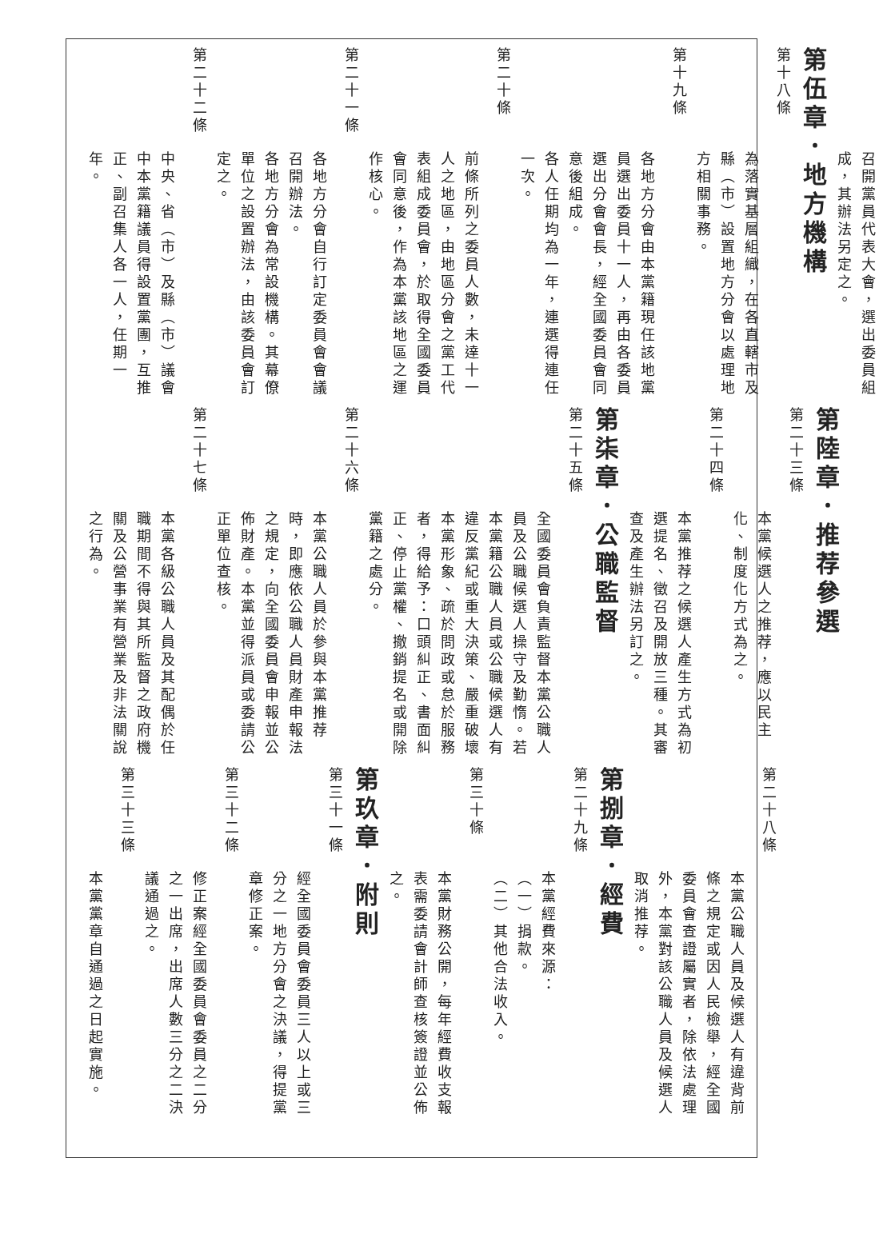召開黨員代表大會，選出委員組
成，其辦法另定之。
第伍章．地方機構
第十八條
為落實基層組織，在各直轄市及縣（市）設置地方分會以處理地方相關事務。
第十九條
各地方分會由本黨籍現任該地黨員選出委員十一人，再由各委員選出分會會長，經全國委員會同意後組成。
各人任期均為一年，連選得連任一次。
第二十條
前條所列之委員人數，未達十一人之地區，由地區分會之黨工代表組成委員會，於取得全國委員會同意後，作為本黨該地區之運作核心。
第二十一條
各地方分會自行訂定委員會會議召開辦法。
各地方分會為常設機構。其幕僚單位之設置辦法，由該委員會訂定之。
第二十二條
中央、省（市）及縣（市）議會中本黨籍議員得設置黨團，互推正、副召集人各一人，任期一年。
第陸章．推荐參選
第二十三條
本黨候選人之推荐，應以民主化、制度化方式為之。
第二十四條
本黨推荐之候選人產生方式為初選提名、徵召及開放三種。其審查及產生辦法另訂之。
第柒章．公職監督
第二十五條
全國委員會負責監督本黨公職人員及公職候選人操守及勤惰。若本黨籍公職人員或公職候選人有違反黨紀或重大決策、嚴重破壞本黨形象、疏於問政或怠於服務者，得給予：口頭糾正、書面糾正、停止黨權、撤銷提名或開除黨籍之處分。
第二十六條
本黨公職人員於參與本黨推荐時，即應依公職人員財產申報法之規定，向全國委員會申報並公佈財產。本黨並得派員或委請公正單位查核。
第二十七條
本黨各級公職人員及其配偶於任職期間不得與其所監督之政府機關及公營事業有營業及非法關說之行為。
第二十八條
本黨公職人員及候選人有違背前條之規定或因人民檢舉，經全國委員會查證屬實者，除依法處理外，本黨對該公職人員及候選人取消推荐。
第捌章．經費
第二十九條
本黨經費來源：
（一）捐款。
（二）其他合法收入。
第三十條
本黨財務公開，每年經費收支報表需委請會計師查核簽證並公佈之。
第玖章．附則
第三十一條
經全國委員會委員三人以上或三分之一地方分會之決議，得提黨章修正案。
第三十二條
修正案經全國委員會委員之二分之一出席，出席人數三分之二決議通過之。
第三十三條
本黨黨章自通過之日起實施。